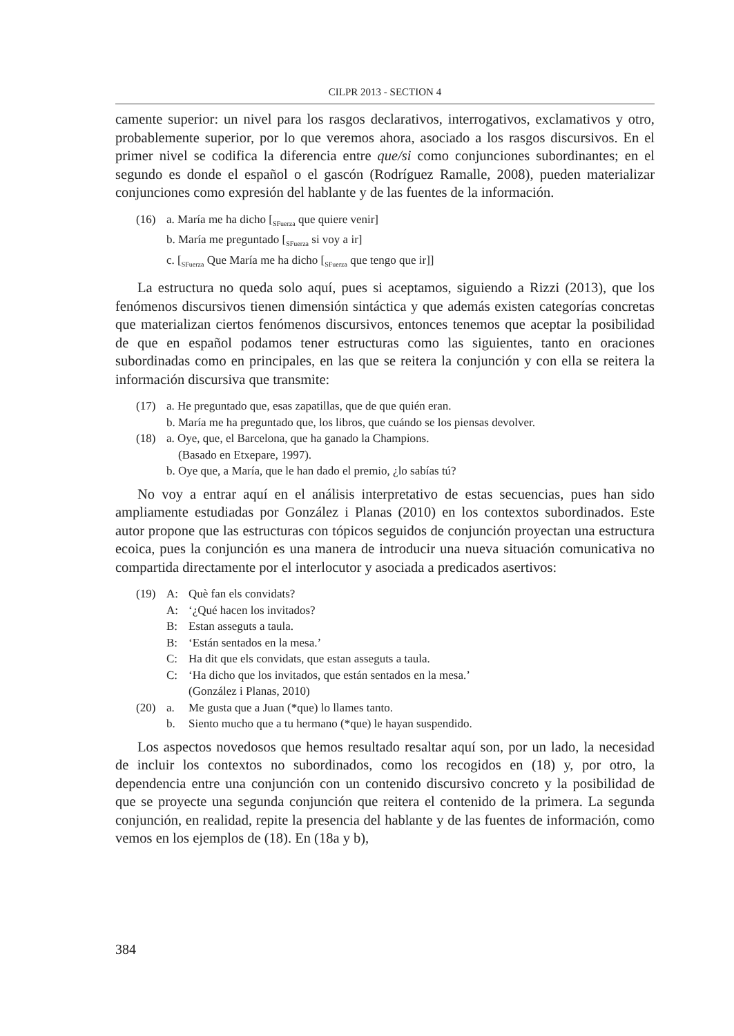CILPR 2013 - SECTION 4
camente superior: un nivel para los rasgos declarativos, interrogativos, exclamativos y otro, probablemente superior, por lo que veremos ahora, asociado a los rasgos discursivos. En el primer nivel se codifica la diferencia entre que/si como conjunciones subordinantes; en el segundo es donde el español o el gascón (Rodríguez Ramalle, 2008), pueden materializar conjunciones como expresión del hablante y de las fuentes de la información.
(16) a. María me ha dicho [<sub>SFuerza</sub> que quiere venir]
b. María me preguntado [<sub>SFuerza</sub> si voy a ir]
c. [<sub>SFuerza</sub> Que María me ha dicho [<sub>SFuerza</sub> que tengo que ir]]
La estructura no queda solo aquí, pues si aceptamos, siguiendo a Rizzi (2013), que los fenómenos discursivos tienen dimensión sintáctica y que además existen categorías concretas que materializan ciertos fenómenos discursivos, entonces tenemos que aceptar la posibilidad de que en español podamos tener estructuras como las siguientes, tanto en oraciones subordinadas como en principales, en las que se reitera la conjunción y con ella se reitera la información discursiva que transmite:
(17) a. He preguntado que, esas zapatillas, que de que quién eran.
b. María me ha preguntado que, los libros, que cuándo se los piensas devolver.
(18) a. Oye, que, el Barcelona, que ha ganado la Champions.
(Basado en Etxepare, 1997).
b. Oye que, a María, que le han dado el premio, ¿lo sabías tú?
No voy a entrar aquí en el análisis interpretativo de estas secuencias, pues han sido ampliamente estudiadas por González i Planas (2010) en los contextos subordinados. Este autor propone que las estructuras con tópicos seguidos de conjunción proyectan una estructura ecoica, pues la conjunción es una manera de introducir una nueva situación comunicativa no compartida directamente por el interlocutor y asociada a predicados asertivos:
(19) A: Què fan els convidats?
A: ‘¿Qué hacen los invitados?
B: Estan asseguts a taula.
B: ‘Están sentados en la mesa.’
C: Ha dit que els convidats, que estan asseguts a taula.
C: ‘Ha dicho que los invitados, que están sentados en la mesa.’
(González i Planas, 2010)
(20) a. Me gusta que a Juan (*que) lo llames tanto.
b. Siento mucho que a tu hermano (*que) le hayan suspendido.
Los aspectos novedosos que hemos resultado resaltar aquí son, por un lado, la necesidad de incluir los contextos no subordinados, como los recogidos en (18) y, por otro, la dependencia entre una conjunción con un contenido discursivo concreto y la posibilidad de que se proyecte una segunda conjunción que reitera el contenido de la primera. La segunda conjunción, en realidad, repite la presencia del hablante y de las fuentes de información, como vemos en los ejemplos de (18). En (18a y b),
384